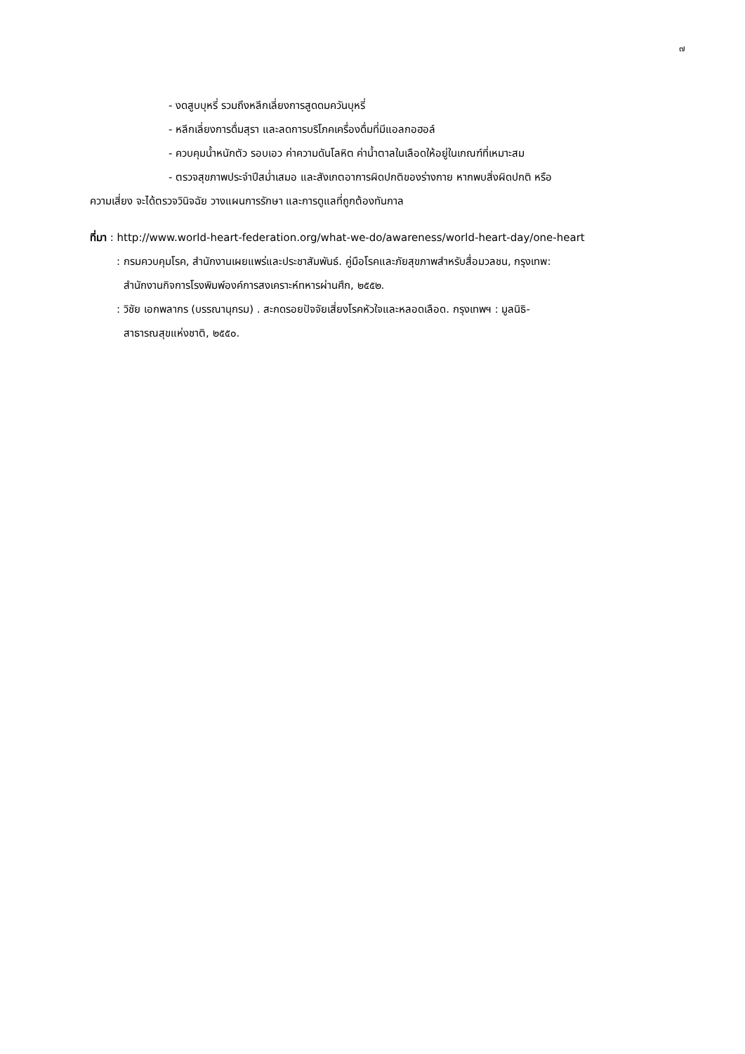๗
- งดสูบบุหรี่ รวมถึงหลีกเลี่ยงการสูดดมควันบุหรี่
- หลีกเลี่ยงการดื่มสุรา และลดการบริโภคเครื่องดื่มที่มีแอลกอฮอล์
- ควบคุมน้ำหนักตัว รอบเอว ค่าความดันโลหิต ค่าน้ำตาลในเลือดให้อยู่ในเกณฑ์ที่เหมาะสม
- ตรวจสุขภาพประจำปีสม่ำเสมอ และสังเกตอาการผิดปกติของร่างกาย หากพบสิ่งผิดปกติ หรือ
ความเสี่ยง จะได้ตรวจวินิจฉัย วางแผนการรักษา และการดูแลที่ถูกต้องทันกาล
ที่มา : http://www.world-heart-federation.org/what-we-do/awareness/world-heart-day/one-heart
: กรมควบคุมโรค, สำนักงานเผยแพร่และประชาสัมพันธ์. คู่มือโรคและภัยสุขภาพสำหรับสื่อมวลชน, กรุงเทพ:
สำนักงานกิจการโรงพิมพ์องค์การสงเคราะห์ทหารผ่านศึก, ๒๕๕๒.
: วิชัย เอกพลากร (บรรณานุกรม) . สะกดรอยปัจจัยเสี่ยงโรคหัวใจและหลอดเลือด. กรุงเทพฯ : มูลนิธิ-
สาธารณสุขแห่งชาติ, ๒๕๕๐.